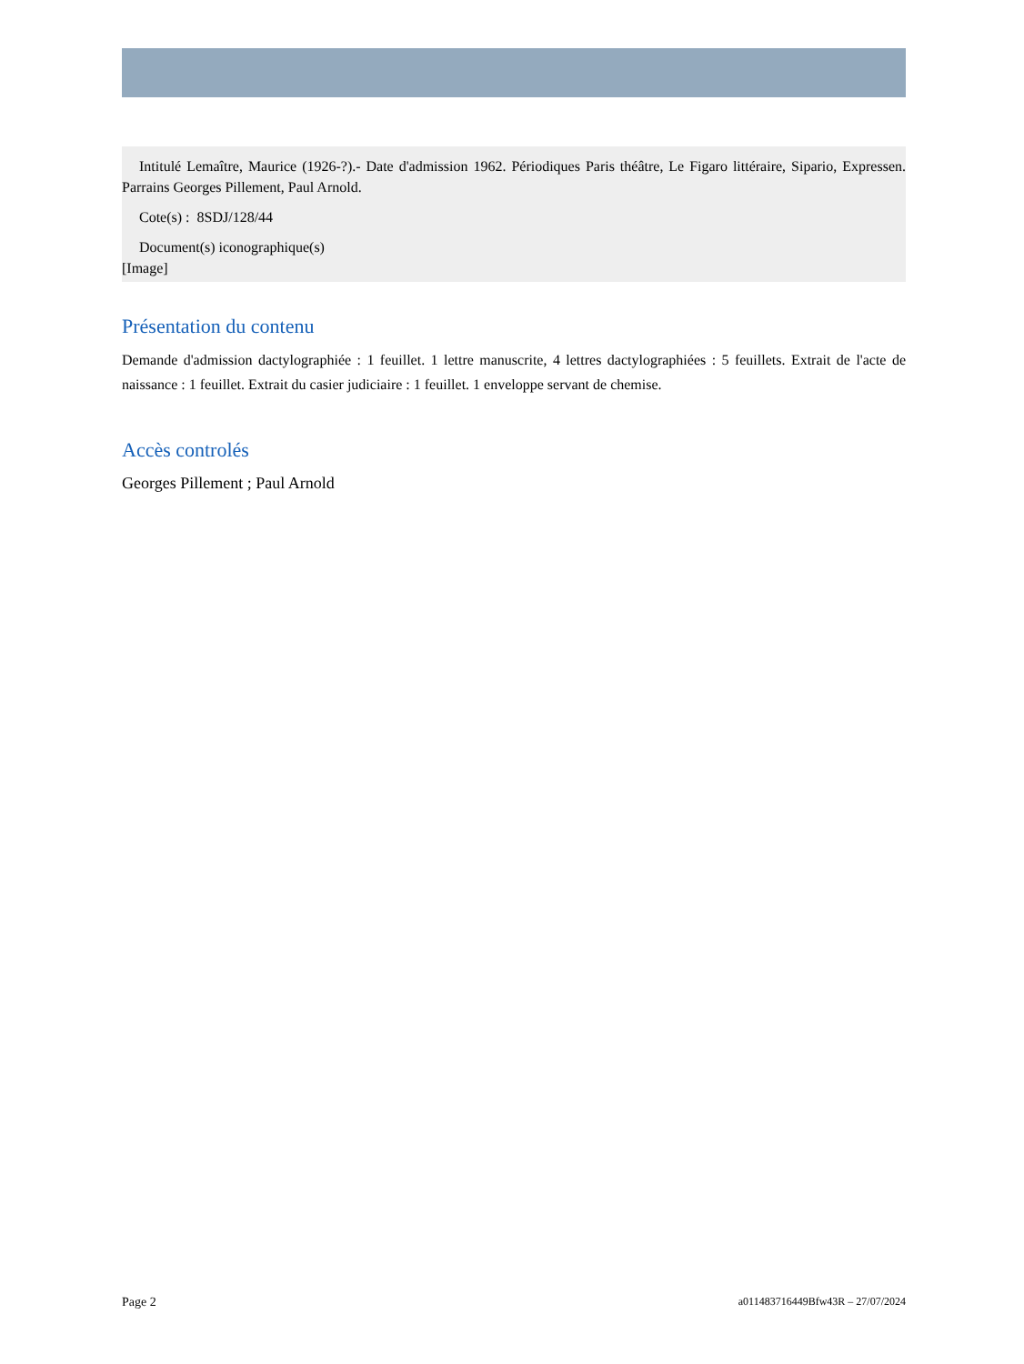Intitulé Lemaître, Maurice (1926-?).- Date d'admission 1962. Périodiques Paris théâtre, Le Figaro littéraire, Sipario, Expressen. Parrains Georges Pillement, Paul Arnold.
Cote(s) : 8SDJ/128/44
Document(s) iconographique(s)
[Image]
Présentation du contenu
Demande d'admission dactylographiée : 1 feuillet. 1 lettre manuscrite, 4 lettres dactylographiées : 5 feuillets. Extrait de l'acte de naissance : 1 feuillet. Extrait du casier judiciaire : 1 feuillet. 1 enveloppe servant de chemise.
Accès controlés
Georges Pillement ; Paul Arnold
Page 2 a011483716449Bfw43R – 27/07/2024